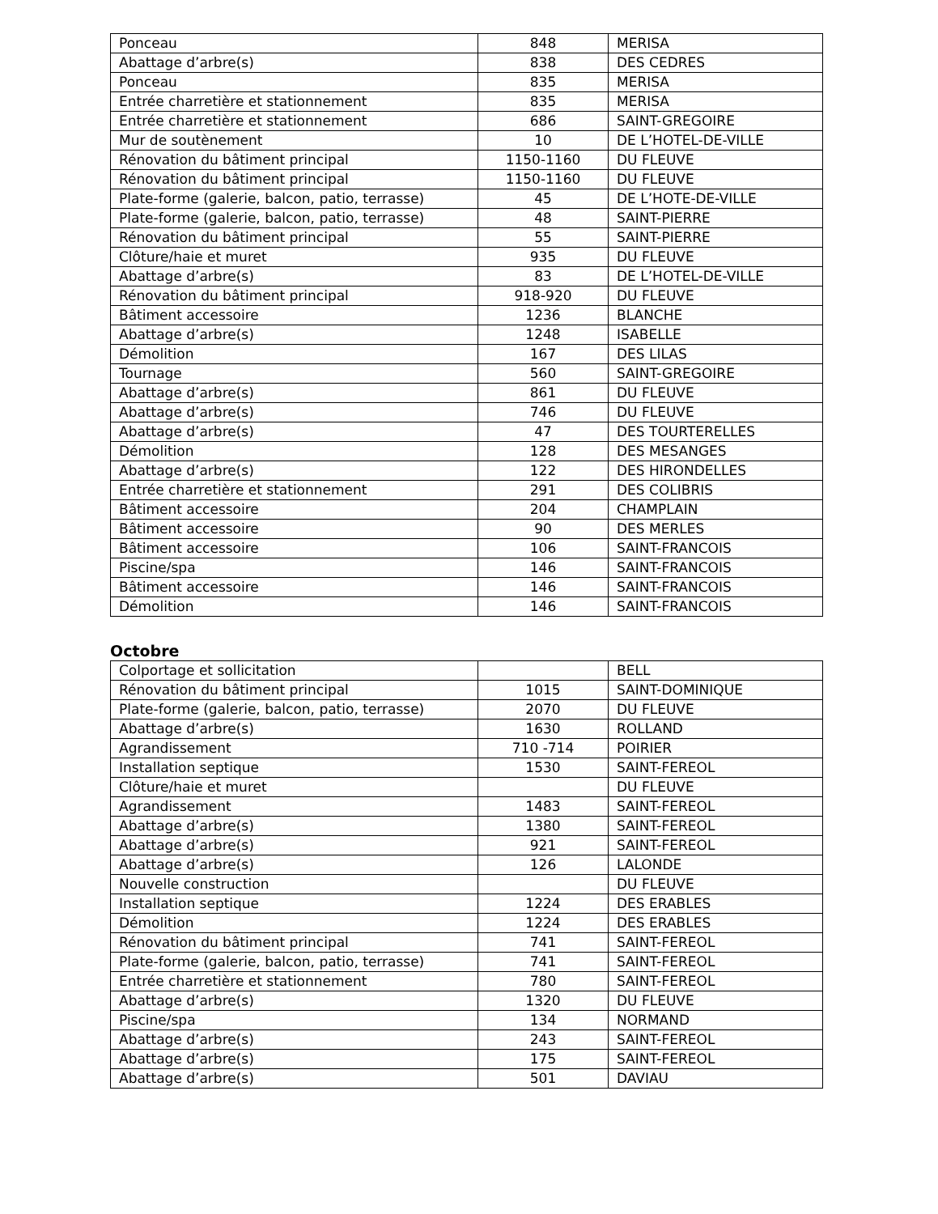| Ponceau | 848 | MERISA |
| Abattage d’arbre(s) | 838 | DES CEDRES |
| Ponceau | 835 | MERISA |
| Entrée charretière et stationnement | 835 | MERISA |
| Entrée charretière et stationnement | 686 | SAINT-GREGOIRE |
| Mur de soutènement | 10 | DE L’HOTEL-DE-VILLE |
| Rénovation du bâtiment principal | 1150-1160 | DU FLEUVE |
| Rénovation du bâtiment principal | 1150-1160 | DU FLEUVE |
| Plate-forme (galerie, balcon, patio, terrasse) | 45 | DE L’HOTE-DE-VILLE |
| Plate-forme (galerie, balcon, patio, terrasse) | 48 | SAINT-PIERRE |
| Rénovation du bâtiment principal | 55 | SAINT-PIERRE |
| Clôture/haie et muret | 935 | DU FLEUVE |
| Abattage d’arbre(s) | 83 | DE L’HOTEL-DE-VILLE |
| Rénovation du bâtiment principal | 918-920 | DU FLEUVE |
| Bâtiment accessoire | 1236 | BLANCHE |
| Abattage d’arbre(s) | 1248 | ISABELLE |
| Démolition | 167 | DES LILAS |
| Tournage | 560 | SAINT-GREGOIRE |
| Abattage d’arbre(s) | 861 | DU FLEUVE |
| Abattage d’arbre(s) | 746 | DU FLEUVE |
| Abattage d’arbre(s) | 47 | DES TOURTERELLES |
| Démolition | 128 | DES MESANGES |
| Abattage d’arbre(s) | 122 | DES HIRONDELLES |
| Entrée charretière et stationnement | 291 | DES COLIBRIS |
| Bâtiment accessoire | 204 | CHAMPLAIN |
| Bâtiment accessoire | 90 | DES MERLES |
| Bâtiment accessoire | 106 | SAINT-FRANCOIS |
| Piscine/spa | 146 | SAINT-FRANCOIS |
| Bâtiment accessoire | 146 | SAINT-FRANCOIS |
| Démolition | 146 | SAINT-FRANCOIS |
Octobre
| Colportage et sollicitation | | BELL |
| Rénovation du bâtiment principal | 1015 | SAINT-DOMINIQUE |
| Plate-forme (galerie, balcon, patio, terrasse) | 2070 | DU FLEUVE |
| Abattage d’arbre(s) | 1630 | ROLLAND |
| Agrandissement | 710 -714 | POIRIER |
| Installation septique | 1530 | SAINT-FEREOL |
| Clôture/haie et muret | | DU FLEUVE |
| Agrandissement | 1483 | SAINT-FEREOL |
| Abattage d’arbre(s) | 1380 | SAINT-FEREOL |
| Abattage d’arbre(s) | 921 | SAINT-FEREOL |
| Abattage d’arbre(s) | 126 | LALONDE |
| Nouvelle construction | | DU FLEUVE |
| Installation septique | 1224 | DES ERABLES |
| Démolition | 1224 | DES ERABLES |
| Rénovation du bâtiment principal | 741 | SAINT-FEREOL |
| Plate-forme (galerie, balcon, patio, terrasse) | 741 | SAINT-FEREOL |
| Entrée charretière et stationnement | 780 | SAINT-FEREOL |
| Abattage d’arbre(s) | 1320 | DU FLEUVE |
| Piscine/spa | 134 | NORMAND |
| Abattage d’arbre(s) | 243 | SAINT-FEREOL |
| Abattage d’arbre(s) | 175 | SAINT-FEREOL |
| Abattage d’arbre(s) | 501 | DAVIAU |